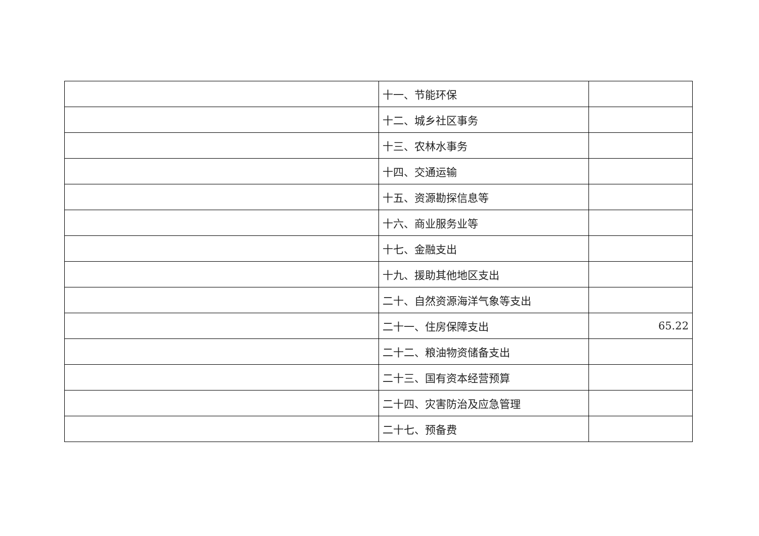| | 十一、节能环保 | |
| | 十二、城乡社区事务 | |
| | 十三、农林水事务 | |
| | 十四、交通运输 | |
| | 十五、资源勘探信息等 | |
| | 十六、商业服务业等 | |
| | 十七、金融支出 | |
| | 十九、援助其他地区支出 | |
| | 二十、自然资源海洋气象等支出 | |
| | 二十一、住房保障支出 | 65.22 |
| | 二十二、粮油物资储备支出 | |
| | 二十三、国有资本经营预算 | |
| | 二十四、灾害防治及应急管理 | |
| | 二十七、预备费 | |